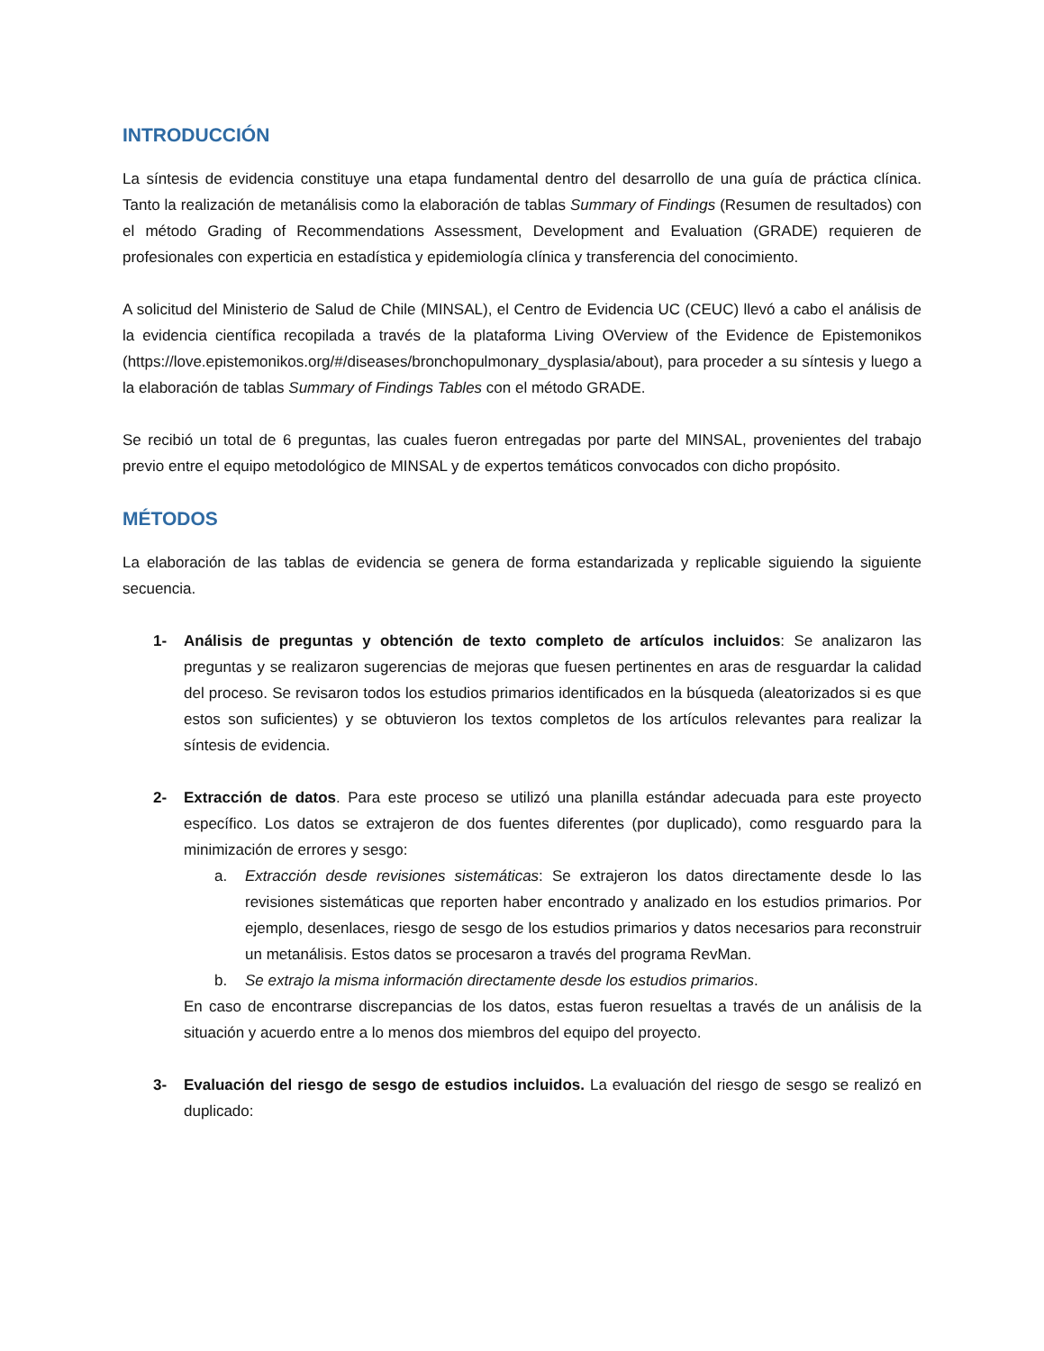INTRODUCCIÓN
La síntesis de evidencia constituye una etapa fundamental dentro del desarrollo de una guía de práctica clínica. Tanto la realización de metanálisis como la elaboración de tablas Summary of Findings (Resumen de resultados) con el método Grading of Recommendations Assessment, Development and Evaluation (GRADE) requieren de profesionales con experticia en estadística y epidemiología clínica y transferencia del conocimiento.
A solicitud del Ministerio de Salud de Chile (MINSAL), el Centro de Evidencia UC (CEUC) llevó a cabo el análisis de la evidencia científica recopilada a través de la plataforma Living OVerview of the Evidence de Epistemonikos (https://love.epistemonikos.org/#/diseases/bronchopulmonary_dysplasia/about), para proceder a su síntesis y luego a la elaboración de tablas Summary of Findings Tables con el método GRADE.
Se recibió un total de 6 preguntas, las cuales fueron entregadas por parte del MINSAL, provenientes del trabajo previo entre el equipo metodológico de MINSAL y de expertos temáticos convocados con dicho propósito.
MÉTODOS
La elaboración de las tablas de evidencia se genera de forma estandarizada y replicable siguiendo la siguiente secuencia.
1- Análisis de preguntas y obtención de texto completo de artículos incluidos: Se analizaron las preguntas y se realizaron sugerencias de mejoras que fuesen pertinentes en aras de resguardar la calidad del proceso. Se revisaron todos los estudios primarios identificados en la búsqueda (aleatorizados si es que estos son suficientes) y se obtuvieron los textos completos de los artículos relevantes para realizar la síntesis de evidencia.
2- Extracción de datos. Para este proceso se utilizó una planilla estándar adecuada para este proyecto específico. Los datos se extrajeron de dos fuentes diferentes (por duplicado), como resguardo para la minimización de errores y sesgo:
a. Extracción desde revisiones sistemáticas: Se extrajeron los datos directamente desde lo las revisiones sistemáticas que reporten haber encontrado y analizado en los estudios primarios. Por ejemplo, desenlaces, riesgo de sesgo de los estudios primarios y datos necesarios para reconstruir un metanálisis. Estos datos se procesaron a través del programa RevMan.
b. Se extrajo la misma información directamente desde los estudios primarios.
En caso de encontrarse discrepancias de los datos, estas fueron resueltas a través de un análisis de la situación y acuerdo entre a lo menos dos miembros del equipo del proyecto.
3- Evaluación del riesgo de sesgo de estudios incluidos. La evaluación del riesgo de sesgo se realizó en duplicado: